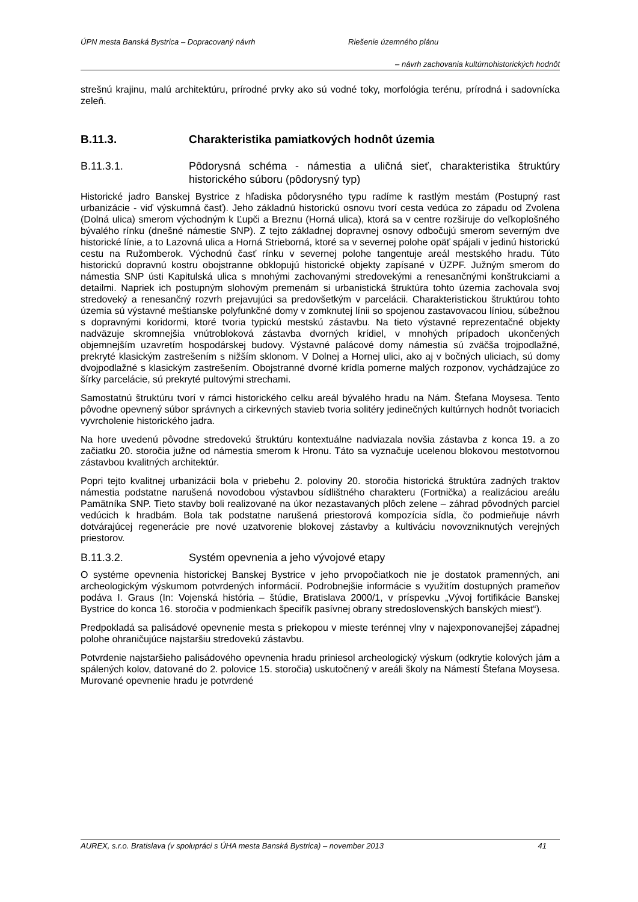ÚPN mesta Banská Bystrica – Dopracovaný návrh Riešenie územného plánu
– návrh zachovania kultúrnohistorických hodnôt
strešnú krajinu, malú architektúru, prírodné prvky ako sú vodné toky, morfológia terénu, prírodná i sadovnícka zeleň.
B.11.3. Charakteristika pamiatkových hodnôt územia
B.11.3.1. Pôdorysná schéma - námestia a uličná sieť, charakteristika štruktúry historického súboru (pôdorysný typ)
Historické jadro Banskej Bystrice z hľadiska pôdorysného typu radíme k rastlým mestám (Postupný rast urbanizácie - viď výskumná časť). Jeho základnú historickú osnovu tvorí cesta vedúca zo západu od Zvolena (Dolná ulica) smerom východným k Ľupči a Breznu (Horná ulica), ktorá sa v centre rozširuje do veľkoplošného bývalého rínku (dnešné námestie SNP). Z tejto základnej dopravnej osnovy odbočujú smerom severným dve historické línie, a to Lazovná ulica a Horná Strieborná, ktoré sa v severnej polohe opäť spájali v jedinú historickú cestu na Ružomberok. Východnú časť rínku v severnej polohe tangentuje areál mestského hradu. Túto historickú dopravnú kostru obojstranne obklopujú historické objekty zapísané v ÚZPF. Južným smerom do námestia SNP ústi Kapitulská ulica s mnohými zachovanými stredovekými a renesančnými konštrukciami a detailmi. Napriek ich postupným slohovým premenám si urbanistická štruktúra tohto územia zachovala svoj stredoveký a renesančný rozvrh prejavujúci sa predovšetkým v parcelácii. Charakteristickou štruktúrou tohto územia sú výstavné meštianske polyfunkčné domy v zomknutej línii so spojenou zastavovacou líniou, súbežnou s dopravnými koridormi, ktoré tvoria typickú mestskú zástavbu. Na tieto výstavné reprezentačné objekty nadväzuje skromnejšia vnútrobloková zástavba dvorných krídiel, v mnohých prípadoch ukončených objemnejším uzavretím hospodárskej budovy. Výstavné palácové domy námestia sú zväčša trojpodlažné, prekryté klasickým zastrešením s nižším sklonom. V Dolnej a Hornej ulici, ako aj v bočných uliciach, sú domy dvojpodlažné s klasickým zastrešením. Obojstranné dvorné krídla pomerne malých rozponov, vychádzajúce zo šírky parcelácie, sú prekryté pultovými strechami.
Samostatnú štruktúru tvorí v rámci historického celku areál bývalého hradu na Nám. Štefana Moysesa. Tento pôvodne opevnený súbor správnych a cirkevných stavieb tvoria solitéry jedinečných kultúrnych hodnôt tvoriacich vyvrcholenie historického jadra.
Na hore uvedenú pôvodne stredovekú štruktúru kontextuálne nadviazala novšia zástavba z konca 19. a zo začiatku 20. storočia južne od námestia smerom k Hronu. Táto sa vyznačuje ucelenou blokovou mestotvornou zástavbou kvalitných architektúr.
Popri tejto kvalitnej urbanizácii bola v priebehu 2. poloviny 20. storočia historická štruktúra zadných traktov námestia podstatne narušená novodobou výstavbou sídlištného charakteru (Fortnička) a realizáciou areálu Pamätníka SNP. Tieto stavby boli realizované na úkor nezastavaných plôch zelene – záhrad pôvodných parciel vedúcich k hradbám. Bola tak podstatne narušená priestorová kompozícia sídla, čo podmieňuje návrh dotvárajúcej regenerácie pre nové uzatvorenie blokovej zástavby a kultiváciu novovzniknutých verejných priestorov.
B.11.3.2. Systém opevnenia a jeho vývojové etapy
O systéme opevnenia historickej Banskej Bystrice v jeho prvopočiatkoch nie je dostatok pramenných, ani archeologickým výskumom potvrdených informácií. Podrobnejšie informácie s využitím dostupných prameňov podáva I. Graus (In: Vojenská história – štúdie, Bratislava 2000/1, v príspevku „Vývoj fortifikácie Banskej Bystrice do konca 16. storočia v podmienkach špecifík pasívnej obrany stredoslovenských banských miest“).
Predpokladá sa palisádové opevnenie mesta s priekopou v mieste terénnej vlny v najexponovanejšej západnej polohe ohraničujúce najstaršiu stredovekú zástavbu.
Potvrdenie najstaršieho palisádového opevnenia hradu priniesol archeologický výskum (odkrytie kolových jám a spálených kolov, datované do 2. polovice 15. storočia) uskutočnený v areáli školy na Námestí Štefana Moysesa. Murované opevnenie hradu je potvrdené
AUREX, s.r.o. Bratislava (v spolupráci s ÚHA mesta Banská Bystrica) – november 2013 41